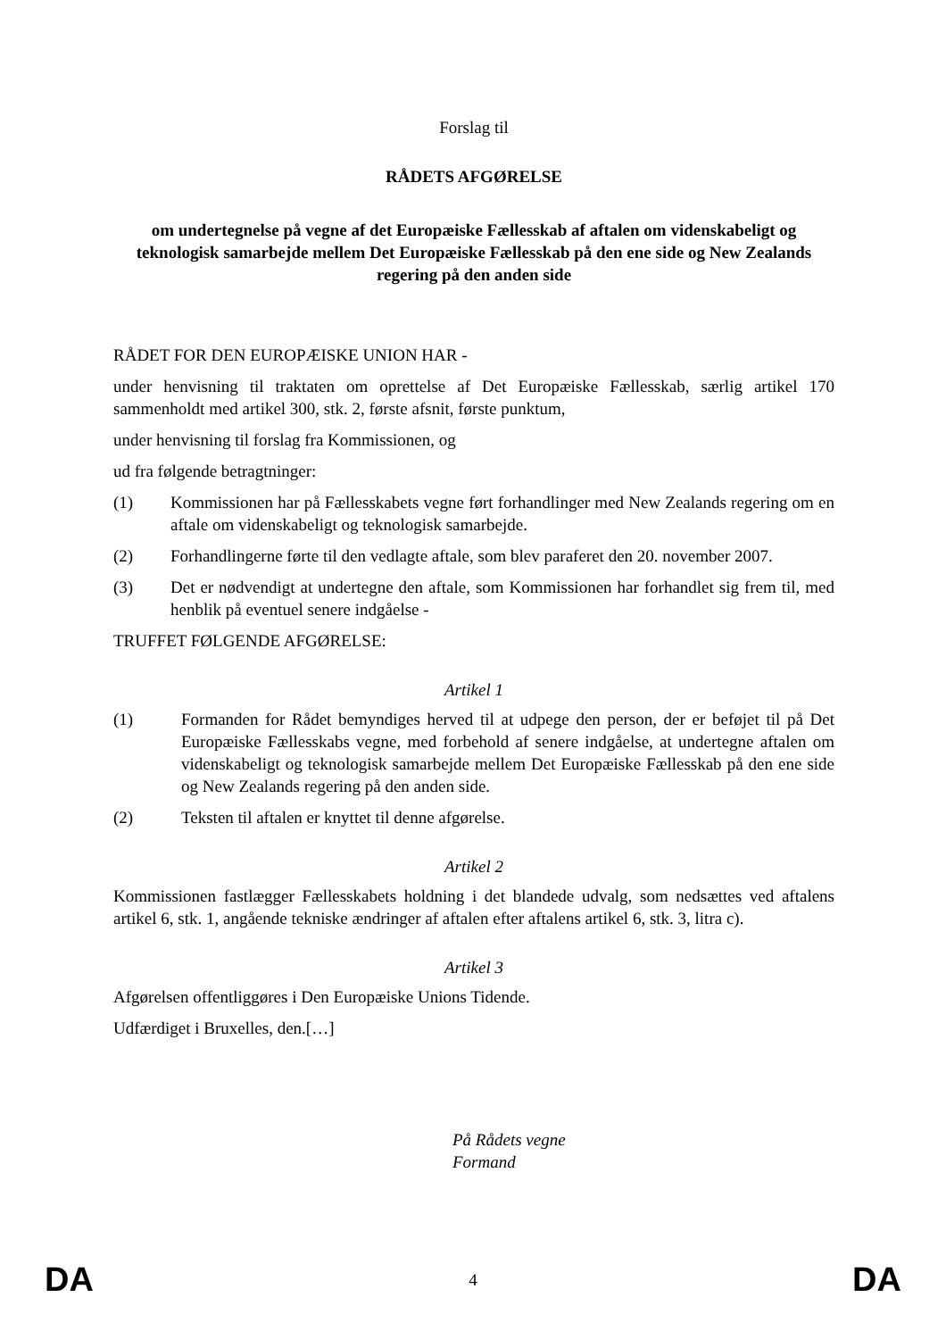Forslag til
RÅDETS AFGØRELSE
om undertegnelse på vegne af det Europæiske Fællesskab af aftalen om videnskabeligt og teknologisk samarbejde mellem Det Europæiske Fællesskab på den ene side og New Zealands regering på den anden side
RÅDET FOR DEN EUROPÆISKE UNION HAR -
under henvisning til traktaten om oprettelse af Det Europæiske Fællesskab, særlig artikel 170 sammenholdt med artikel 300, stk. 2, første afsnit, første punktum,
under henvisning til forslag fra Kommissionen, og
ud fra følgende betragtninger:
(1) Kommissionen har på Fællesskabets vegne ført forhandlinger med New Zealands regering om en aftale om videnskabeligt og teknologisk samarbejde.
(2) Forhandlingerne førte til den vedlagte aftale, som blev paraferet den 20. november 2007.
(3) Det er nødvendigt at undertegne den aftale, som Kommissionen har forhandlet sig frem til, med henblik på eventuel senere indgåelse -
TRUFFET FØLGENDE AFGØRELSE:
Artikel 1
(1) Formanden for Rådet bemyndiges herved til at udpege den person, der er beføjet til på Det Europæiske Fællesskabs vegne, med forbehold af senere indgåelse, at undertegne aftalen om videnskabeligt og teknologisk samarbejde mellem Det Europæiske Fællesskab på den ene side og New Zealands regering på den anden side.
(2) Teksten til aftalen er knyttet til denne afgørelse.
Artikel 2
Kommissionen fastlægger Fællesskabets holdning i det blandede udvalg, som nedsættes ved aftalens artikel 6, stk. 1, angående tekniske ændringer af aftalen efter aftalens artikel 6, stk. 3, litra c).
Artikel 3
Afgørelsen offentliggøres i Den Europæiske Unions Tidende.
Udfærdiget i Bruxelles, den.[…]
På Rådets vegne
Formand
DA 4 DA